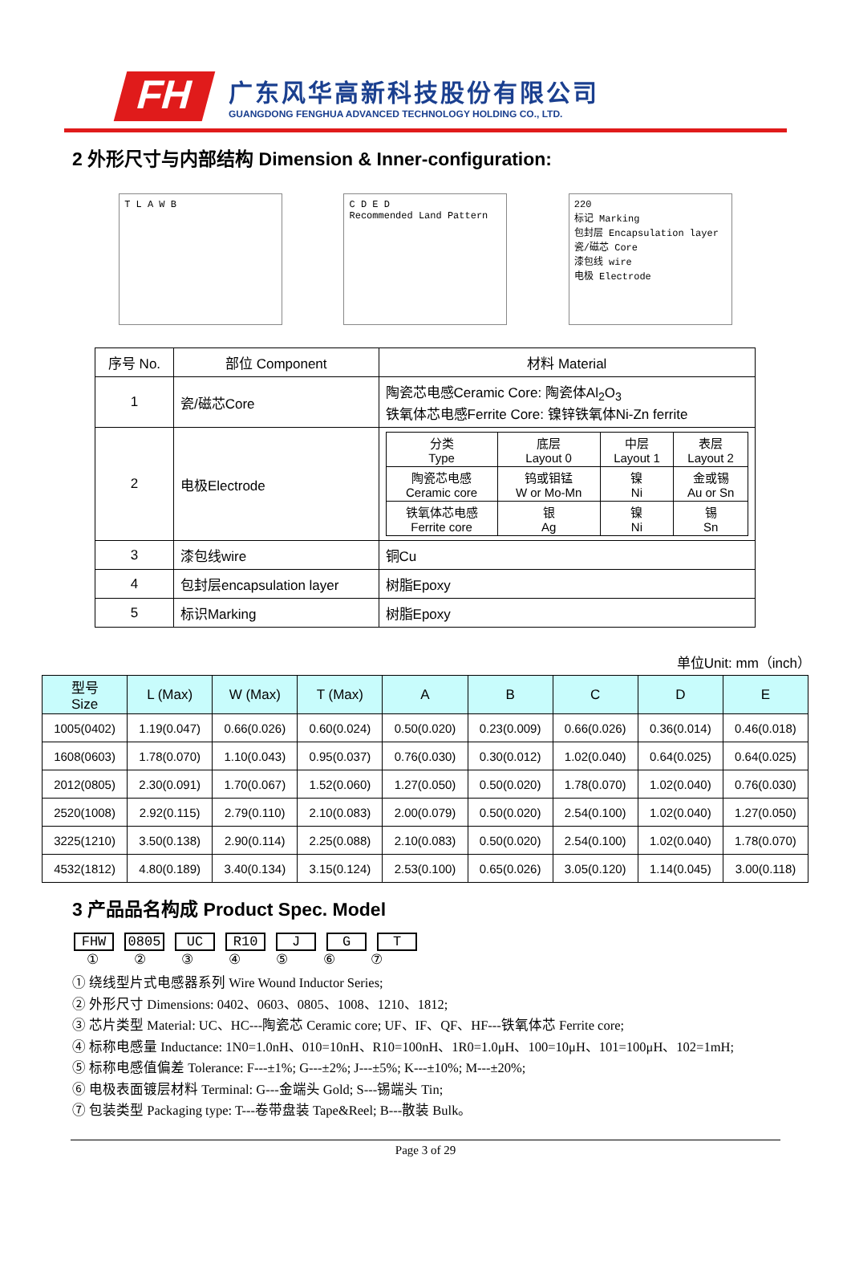FH
广东风华高新科技股份有限公司
GUANGDONG FENGHUA ADVANCED TECHNOLOGY HOLDING CO., LTD.
2 外形尺寸与内部结构 Dimension & Inner-configuration:
T L A W B
C D E D
Recommended Land Pattern
220
标记 Marking
包封层 Encapsulation layer
瓷/磁芯 Core
漆包线 wire
电极 Electrode
| 序号 No. | 部位 Component | 材料 Material |
| 1 | 瓷/磁芯Core | 陶瓷芯电感Ceramic Core: 陶瓷体Al<sub>2</sub>O<sub>3</sub> 铁氧体芯电感Ferrite Core: 镍锌铁氧体Ni-Zn ferrite |
| 2 | 电极Electrode | / 分类 Type / 底层 Layout 0 / 中层 Layout 1 / 表层 Layout 2 / / 陶瓷芯电感 Ceramic core / 钨或钼锰 W or Mo-Mn / 镍 Ni / 金或锡 Au or Sn / / 铁氧体芯电感 Ferrite core / 银 Ag / 镍 Ni / 锡 Sn / |
| 3 | 漆包线wire | 铜Cu |
| 4 | 包封层encapsulation layer | 树脂Epoxy |
| 5 | 标识Marking | 树脂Epoxy |
单位Unit: mm（inch）
| 型号 Size | L (Max) | W (Max) | T (Max) | A | B | C | D | E |
| --- | --- | --- | --- | --- | --- | --- | --- | --- |
| 1005(0402) | 1.19(0.047) | 0.66(0.026) | 0.60(0.024) | 0.50(0.020) | 0.23(0.009) | 0.66(0.026) | 0.36(0.014) | 0.46(0.018) |
| 1608(0603) | 1.78(0.070) | 1.10(0.043) | 0.95(0.037) | 0.76(0.030) | 0.30(0.012) | 1.02(0.040) | 0.64(0.025) | 0.64(0.025) |
| 2012(0805) | 2.30(0.091) | 1.70(0.067) | 1.52(0.060) | 1.27(0.050) | 0.50(0.020) | 1.78(0.070) | 1.02(0.040) | 0.76(0.030) |
| 2520(1008) | 2.92(0.115) | 2.79(0.110) | 2.10(0.083) | 2.00(0.079) | 0.50(0.020) | 2.54(0.100) | 1.02(0.040) | 1.27(0.050) |
| 3225(1210) | 3.50(0.138) | 2.90(0.114) | 2.25(0.088) | 2.10(0.083) | 0.50(0.020) | 2.54(0.100) | 1.02(0.040) | 1.78(0.070) |
| 4532(1812) | 4.80(0.189) | 3.40(0.134) | 3.15(0.124) | 2.53(0.100) | 0.65(0.026) | 3.05(0.120) | 1.14(0.045) | 3.00(0.118) |
3 产品品名构成 Product Spec. Model
FHW 0805 UC R10 J G T
① ② ③ ④ ⑤ ⑥ ⑦
① 绕线型片式电感器系列 Wire Wound Inductor Series;
② 外形尺寸 Dimensions: 0402、0603、0805、1008、1210、1812;
③ 芯片类型 Material: UC、HC---陶瓷芯 Ceramic core; UF、IF、QF、HF---铁氧体芯 Ferrite core;
④ 标称电感量 Inductance: 1N0=1.0nH、010=10nH、R10=100nH、1R0=1.0μH、100=10μH、101=100μH、102=1mH;
⑤ 标称电感值偏差 Tolerance: F---±1%; G---±2%; J---±5%; K---±10%; M---±20%;
⑥ 电极表面镀层材料 Terminal: G---金端头 Gold; S---锡端头 Tin;
⑦ 包装类型 Packaging type: T---卷带盘装 Tape&Reel; B---散装 Bulk。
Page 3 of 29